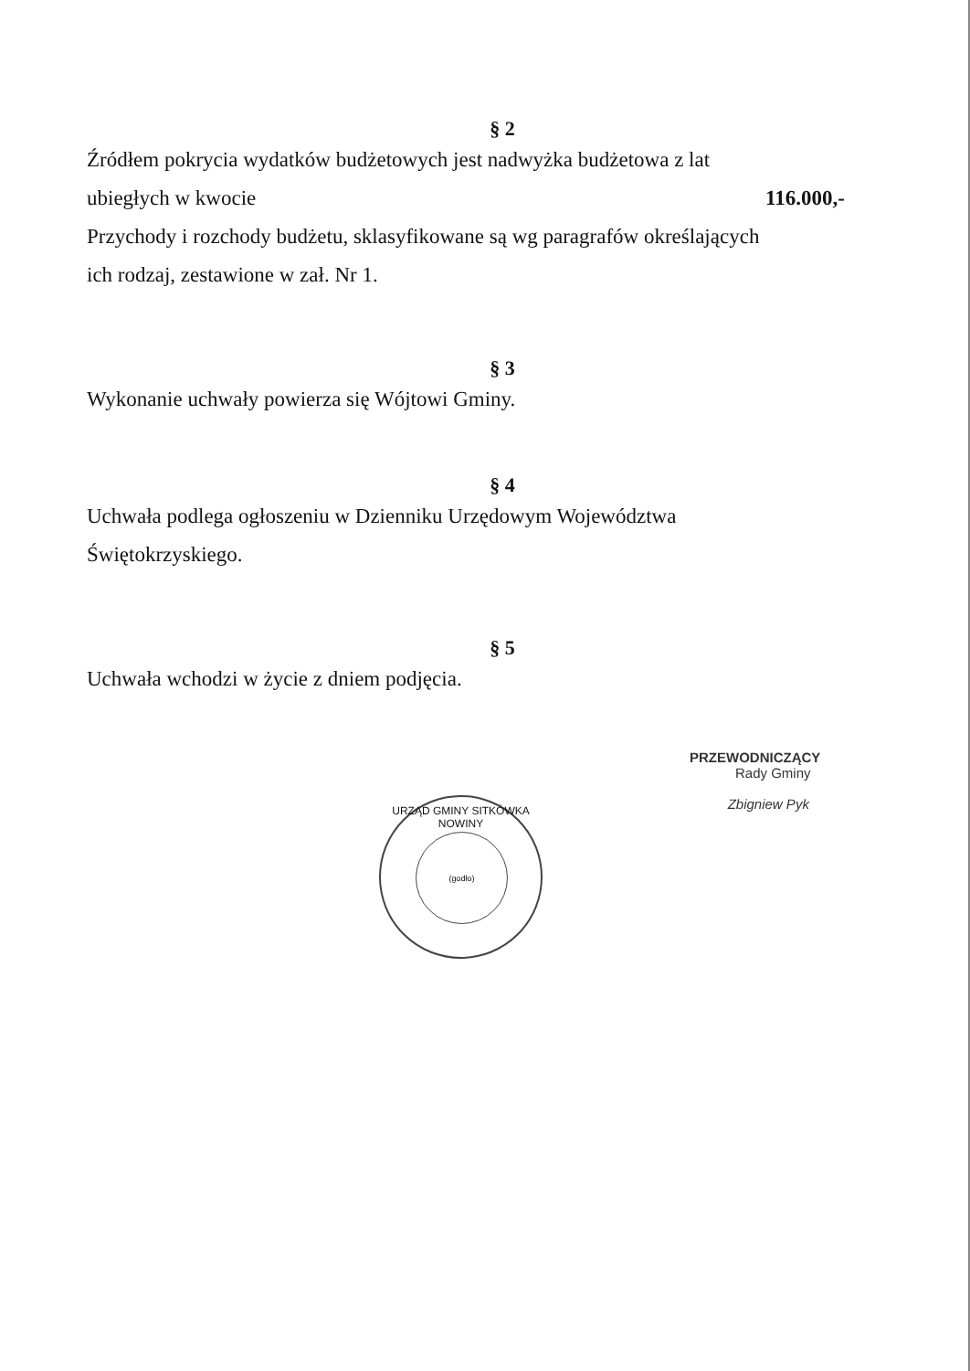§ 2
Źródłem pokrycia wydatków budżetowych jest nadwyżka budżetowa z lat
ubiegłych w kwocie 116.000,-
Przychody i rozchody budżetu, sklasyfikowane są wg paragrafów określających
ich rodzaj, zestawione w zał. Nr 1.
§ 3
Wykonanie uchwały powierza się Wójtowi Gminy.
§ 4
Uchwała podlega ogłoszeniu w Dzienniku Urzędowym Województwa
Świętokrzyskiego.
§ 5
Uchwała wchodzi w życie z dniem podjęcia.
URZĄD GMINY SITKÓWKA NOWINY
(godło)
PRZEWODNICZĄCY
Rady Gminy
Zbigniew Pyk